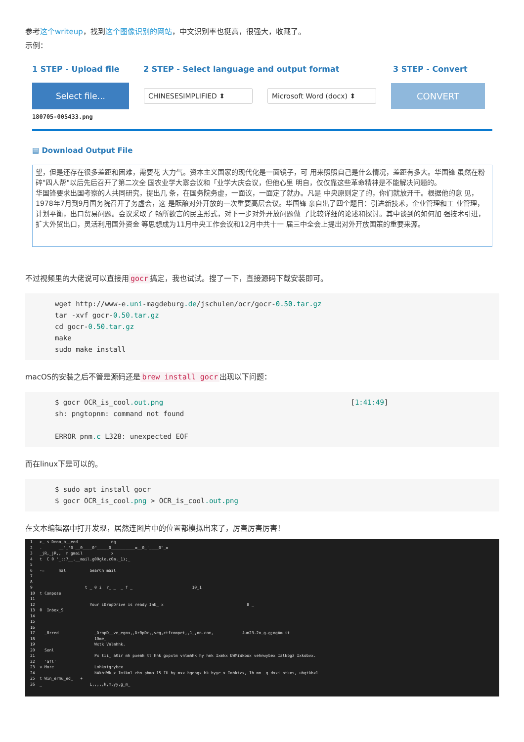参考这个writeup，找到这个图像识别的网站，中文识别率也挺高，很强大，收藏了。
示例：
1 STEP - Upload file 2 STEP - Select language and output format 3 STEP - Convert
Select file...
CHINESESIMPLIFIED ⬍ Microsoft Word (docx) ⬍
CONVERT
180705-005433.png
▤ Download Output File
望，但是还存在很多差距和困难，需要花 大力气。资本主义国家的现代化是一面镜子，可 用来照照自己是什么情况，差距有多大。华国锋 虽然在粉碎"四人帮"以后先后召开了第二次全 国农业学大寨会议和「业学大庆会议，但他心里 明自，仅仅靠这些革命精神是不能解决问题的。
华国锋要求出国考察的人共同研究，提出几 条，在国务院务虚，一面议，一面定了就办。凡是 中央原则定了的，你们就放开干。根据他的意 见，1978年7月到9月国务院召开了务虚会，这 是酝酿对外开放的一次重要高层会议。华国锋 亲自出了四个题目：引进新技术，企业管理和工 业管理，计划平衡，出口贸易问题。会议采取了 畅所欲言的民主形式，对下一步对外开放问题做 了比较详细的论述和探讨。其中谈到的如何加 强技术引进，扩大外贸出口，灵活利用国外资金 等思想成为11月中央工作会议和12月中共十一 届三中全会上提出对外开放国策的重要来源。
不过视频里的大佬说可以直接用 gocr 搞定，我也试试。搜了一下，直接源码下载安装即可。
wget http://www-e.uni-magdeburg.de/jschulen/ocr/gocr-0.50.tar.gz
tar -xvf gocr-0.50.tar.gz
cd gocr-0.50.tar.gz
make
sudo make install
macOS的安装之后不管是源码还是 brew install gocr 出现以下问题：
$ gocr OCR_is_cool.out.png                                             [1:41:49]
sh: pngtopnm: command not found

ERROR pnm.c L328: unexpected EOF
而在linux下是可以的。
$ sudo apt install gocr
$ gocr OCR_is_cool.png > OCR_is_cool.out.png
在文本编辑器中打开发现，居然连图片中的位置都模拟出来了，厉害厉害厉害！
1 >_ s Dmno_o__eed nq 2 . __"_'0 __0____0"_____0__________=__0_'____0"_= 3 _jR,_jR,, m gmail x 4 t C 0 '_;:7__.__mail.g00gle.c0m._1);_ 5 6 -= mal SearCh mail 7 8 9 t _ 0 i r_ _ _ f _ 10_1 10 t Compose 11 12 Your iDropDrive is ready Inb_ x 8 _ 13 0 Inbox_S 14 15 16 17 _8rred _DropD__ve_egm<,,Dr0pDr,,veg,ctfcompet,,1_,on.com, Jun23.2o_g.g;ogAm it 18 10me_ 19 Wxtk Vnlmhhk. 20 Senl 21 Px tii_ a0ir mh pxemh tl hnk gxpxlm vnlmhhk hy hnk Ixmkx bWMiWkbox vehnwybex Ialkbgz Ixkobvx. 22 'afl' 23 v More Lmhkxtgrybex 24 bWkhiWk_x Imikml rhn pbma 15 IU hy mxx hgebgx hk hyye_x Imhktzx, Ih mn _g dxxi ptkxs, ubgtkbxl 25 t Win_ermu_ed_ + 26 _ L,,,,,k,m,yy,g_m_